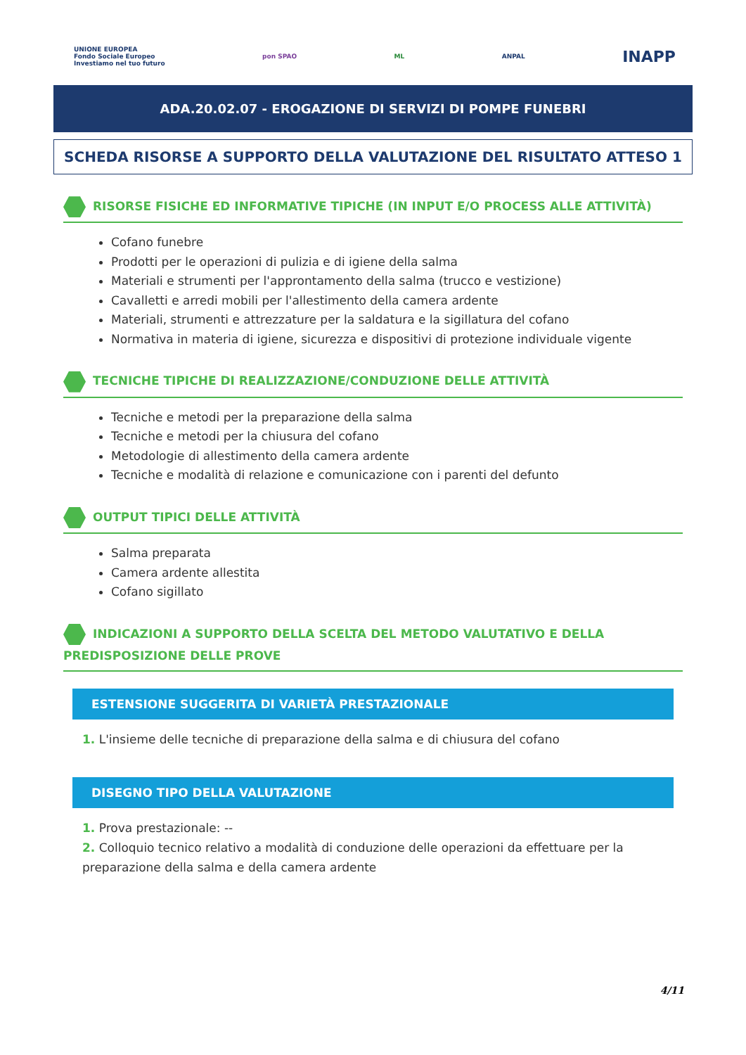UNIONE EUROPEA
Fondo Sociale Europeo
Investiamo nel tuo futuro pon SPAO ML ANPAL INAPP
ADA.20.02.07 - EROGAZIONE DI SERVIZI DI POMPE FUNEBRI
SCHEDA RISORSE A SUPPORTO DELLA VALUTAZIONE DEL RISULTATO ATTESO 1
RISORSE FISICHE ED INFORMATIVE TIPICHE (IN INPUT E/O PROCESS ALLE ATTIVITÀ)
Cofano funebre
Prodotti per le operazioni di pulizia e di igiene della salma
Materiali e strumenti per l'approntamento della salma (trucco e vestizione)
Cavalletti e arredi mobili per l'allestimento della camera ardente
Materiali, strumenti e attrezzature per la saldatura e la sigillatura del cofano
Normativa in materia di igiene, sicurezza e dispositivi di protezione individuale vigente
TECNICHE TIPICHE DI REALIZZAZIONE/CONDUZIONE DELLE ATTIVITÀ
Tecniche e metodi per la preparazione della salma
Tecniche e metodi per la chiusura del cofano
Metodologie di allestimento della camera ardente
Tecniche e modalità di relazione e comunicazione con i parenti del defunto
OUTPUT TIPICI DELLE ATTIVITÀ
Salma preparata
Camera ardente allestita
Cofano sigillato
INDICAZIONI A SUPPORTO DELLA SCELTA DEL METODO VALUTATIVO E DELLA PREDISPOSIZIONE DELLE PROVE
ESTENSIONE SUGGERITA DI VARIETÀ PRESTAZIONALE
1. L'insieme delle tecniche di preparazione della salma e di chiusura del cofano
DISEGNO TIPO DELLA VALUTAZIONE
1. Prova prestazionale: --
2. Colloquio tecnico relativo a modalità di conduzione delle operazioni da effettuare per la preparazione della salma e della camera ardente
4/11